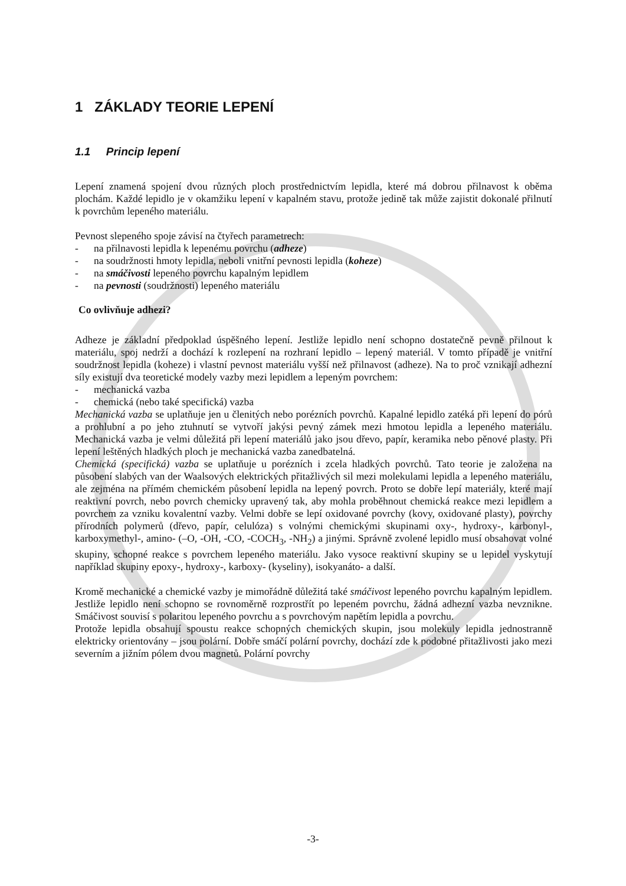1 ZÁKLADY TEORIE LEPENÍ
1.1 Princip lepení
Lepení znamená spojení dvou různých ploch prostřednictvím lepidla, které má dobrou přilnavost k oběma plochám. Každé lepidlo je v okamžiku lepení v kapalném stavu, protože jedině tak může zajistit dokonalé přilnutí k povrchům lepeného materiálu.
Pevnost slepeného spoje závisí na čtyřech parametrech:
- na přilnavosti lepidla k lepenému povrchu (adheze)
- na soudržnosti hmoty lepidla, neboli vnitřní pevnosti lepidla (koheze)
- na smáčivosti lepeného povrchu kapalným lepidlem
- na pevnosti (soudržnosti) lepeného materiálu
Co ovlivňuje adhezi?
Adheze je základní předpoklad úspěšného lepení. Jestliže lepidlo není schopno dostatečně pevně přilnout k materiálu, spoj nedrží a dochází k rozlepení na rozhraní lepidlo – lepený materiál. V tomto případě je vnitřní soudržnost lepidla (koheze) i vlastní pevnost materiálu vyšší než přilnavost (adheze). Na to proč vznikají adhezní síly existují dva teoretické modely vazby mezi lepidlem a lepeným povrchem:
- mechanická vazba
- chemická (nebo také specifická) vazba
Mechanická vazba se uplatňuje jen u členitých nebo porézních povrchů. Kapalné lepidlo zatéká při lepení do pórů a prohlubní a po jeho ztuhnutí se vytvoří jakýsi pevný zámek mezi hmotou lepidla a lepeného materiálu. Mechanická vazba je velmi důležitá při lepení materiálů jako jsou dřevo, papír, keramika nebo pěnové plasty. Při lepení leštěných hladkých ploch je mechanická vazba zanedbatelná.
Chemická (specifická) vazba se uplatňuje u porézních i zcela hladkých povrchů. Tato teorie je založena na působení slabých van der Waalsových elektrických přitažlivých sil mezi molekulami lepidla a lepeného materiálu, ale zejména na přímém chemickém působení lepidla na lepený povrch. Proto se dobře lepí materiály, které mají reaktivní povrch, nebo povrch chemicky upravený tak, aby mohla proběhnout chemická reakce mezi lepidlem a povrchem za vzniku kovalentní vazby. Velmi dobře se lepí oxidované povrchy (kovy, oxidované plasty), povrchy přírodních polymerů (dřevo, papír, celulóza) s volnými chemickými skupinami oxy-, hydroxy-, karbonyl-, karboxymethyl-, amino- (–O, -OH, -CO, -COCH<sub>3</sub>, -NH<sub>2</sub>) a jinými. Správně zvolené lepidlo musí obsahovat volné skupiny, schopné reakce s povrchem lepeného materiálu. Jako vysoce reaktivní skupiny se u lepidel vyskytují například skupiny epoxy-, hydroxy-, karboxy- (kyseliny), isokyanáto- a další.
Kromě mechanické a chemické vazby je mimořádně důležitá také smáčivost lepeného povrchu kapalným lepidlem. Jestliže lepidlo není schopno se rovnoměrně rozprostřít po lepeném povrchu, žádná adhezní vazba nevznikne. Smáčivost souvisí s polaritou lepeného povrchu a s povrchovým napětím lepidla a povrchu.
Protože lepidla obsahují spoustu reakce schopných chemických skupin, jsou molekuly lepidla jednostranně elektricky orientovány – jsou polární. Dobře smáčí polární povrchy, dochází zde k podobné přitažlivosti jako mezi severním a jižním pólem dvou magnetů. Polární povrchy
-3-